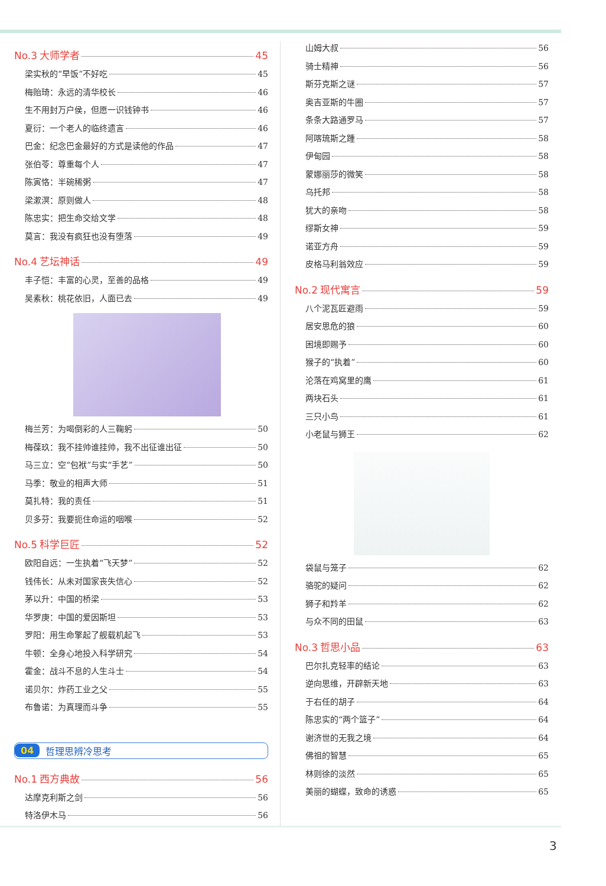No.3 大师学者 45
梁实秋的“早饭”不好吃 45
梅贻琦：永远的清华校长 46
生不用封万户侯，但愿一识钱钟书 46
夏衍：一个老人的临终遗言 46
巴金：纪念巴金最好的方式是读他的作品 47
张伯苓：尊重每个人 47
陈寅恪：半碗稀粥 47
梁漱溟：原则做人 48
陈忠实：把生命交给文学 48
莫言：我没有疯狂也没有堕落 49
No.4 艺坛神话 49
丰子恺：丰富的心灵，至善的品格 49
吴素秋：桃花依旧，人面已去 49
梅兰芳：为喝倒彩的人三鞠躬 50
梅葆玖：我不挂帅谁挂帅，我不出征谁出征 50
马三立：空“包袱”与实“手艺” 50
马季：敬业的相声大师 51
莫扎特：我的责任 51
贝多芬：我要扼住命运的咽喉 52
No.5 科学巨匠 52
欧阳自远：一生执着“飞天梦” 52
钱伟长：从未对国家丧失信心 52
茅以升：中国的桥梁 53
华罗庚：中国的爱因斯坦 53
罗阳：用生命擎起了舰载机起飞 53
牛顿：全身心地投入科学研究 54
霍金：战斗不息的人生斗士 54
诺贝尔：炸药工业之父 55
布鲁诺：为真理而斗争 55
04 哲理思辨冷思考
No.1 西方典故 56
达摩克利斯之剑 56
特洛伊木马 56
山姆大叔 56
骑士精神 56
斯芬克斯之谜 57
奥吉亚斯的牛圈 57
条条大路通罗马 57
阿喀琉斯之踵 58
伊甸园 58
蒙娜丽莎的微笑 58
乌托邦 58
犹大的亲吻 58
缪斯女神 59
诺亚方舟 59
皮格马利翁效应 59
No.2 现代寓言 59
八个泥瓦匠避雨 59
居安思危的狼 60
困境即赐予 60
猴子的“执着” 60
沦落在鸡窝里的鹰 61
两块石头 61
三只小鸟 61
小老鼠与狮王 62
袋鼠与笼子 62
骆驼的疑问 62
狮子和羚羊 62
与众不同的田鼠 63
No.3 哲思小品 63
巴尔扎克轻率的结论 63
逆向思维，开辟新天地 63
于右任的胡子 64
陈忠实的“两个篮子” 64
谢济世的无我之境 64
佛祖的智慧 65
林则徐的淡然 65
美丽的蝴蝶，致命的诱惑 65
3